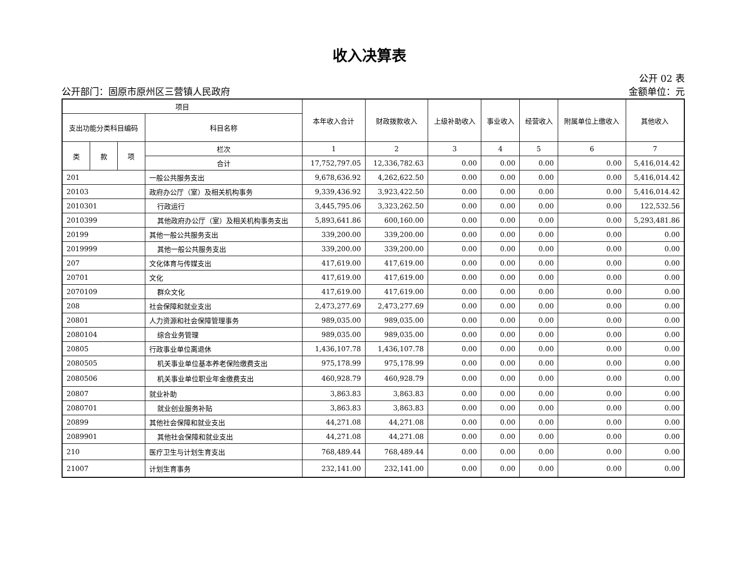收入决算表
公开部门：固原市原州区三营镇人民政府
公开 02 表
金额单位：元
| 项目 | | | | 本年收入合计 | 财政拨款收入 | 上级补助收入 | 事业收入 | 经营收入 | 附属单位上缴收入 | 其他收入 |
| --- | --- | --- | --- | --- | --- | --- | --- | --- | --- | --- |
| 支出功能分类科目编码 | | | 科目名称 | | | | | | | |
| 类 | 款 | 项 | 栏次 | 1 | 2 | 3 | 4 | 5 | 6 | 7 |
| | | | 合计 | 17,752,797.05 | 12,336,782.63 | 0.00 | 0.00 | 0.00 | 0.00 | 5,416,014.42 |
| 201 | | | 一般公共服务支出 | 9,678,636.92 | 4,262,622.50 | 0.00 | 0.00 | 0.00 | 0.00 | 5,416,014.42 |
| 20103 | | | 政府办公厅（室）及相关机构事务 | 9,339,436.92 | 3,923,422.50 | 0.00 | 0.00 | 0.00 | 0.00 | 5,416,014.42 |
| 2010301 | | | 行政运行 | 3,445,795.06 | 3,323,262.50 | 0.00 | 0.00 | 0.00 | 0.00 | 122,532.56 |
| 2010399 | | | 其他政府办公厅（室）及相关机构事务支出 | 5,893,641.86 | 600,160.00 | 0.00 | 0.00 | 0.00 | 0.00 | 5,293,481.86 |
| 20199 | | | 其他一般公共服务支出 | 339,200.00 | 339,200.00 | 0.00 | 0.00 | 0.00 | 0.00 | 0.00 |
| 2019999 | | | 其他一般公共服务支出 | 339,200.00 | 339,200.00 | 0.00 | 0.00 | 0.00 | 0.00 | 0.00 |
| 207 | | | 文化体育与传媒支出 | 417,619.00 | 417,619.00 | 0.00 | 0.00 | 0.00 | 0.00 | 0.00 |
| 20701 | | | 文化 | 417,619.00 | 417,619.00 | 0.00 | 0.00 | 0.00 | 0.00 | 0.00 |
| 2070109 | | | 群众文化 | 417,619.00 | 417,619.00 | 0.00 | 0.00 | 0.00 | 0.00 | 0.00 |
| 208 | | | 社会保障和就业支出 | 2,473,277.69 | 2,473,277.69 | 0.00 | 0.00 | 0.00 | 0.00 | 0.00 |
| 20801 | | | 人力资源和社会保障管理事务 | 989,035.00 | 989,035.00 | 0.00 | 0.00 | 0.00 | 0.00 | 0.00 |
| 2080104 | | | 综合业务管理 | 989,035.00 | 989,035.00 | 0.00 | 0.00 | 0.00 | 0.00 | 0.00 |
| 20805 | | | 行政事业单位离退休 | 1,436,107.78 | 1,436,107.78 | 0.00 | 0.00 | 0.00 | 0.00 | 0.00 |
| 2080505 | | | 机关事业单位基本养老保险缴费支出 | 975,178.99 | 975,178.99 | 0.00 | 0.00 | 0.00 | 0.00 | 0.00 |
| 2080506 | | | 机关事业单位职业年金缴费支出 | 460,928.79 | 460,928.79 | 0.00 | 0.00 | 0.00 | 0.00 | 0.00 |
| 20807 | | | 就业补助 | 3,863.83 | 3,863.83 | 0.00 | 0.00 | 0.00 | 0.00 | 0.00 |
| 2080701 | | | 就业创业服务补贴 | 3,863.83 | 3,863.83 | 0.00 | 0.00 | 0.00 | 0.00 | 0.00 |
| 20899 | | | 其他社会保障和就业支出 | 44,271.08 | 44,271.08 | 0.00 | 0.00 | 0.00 | 0.00 | 0.00 |
| 2089901 | | | 其他社会保障和就业支出 | 44,271.08 | 44,271.08 | 0.00 | 0.00 | 0.00 | 0.00 | 0.00 |
| 210 | | | 医疗卫生与计划生育支出 | 768,489.44 | 768,489.44 | 0.00 | 0.00 | 0.00 | 0.00 | 0.00 |
| 21007 | | | 计划生育事务 | 232,141.00 | 232,141.00 | 0.00 | 0.00 | 0.00 | 0.00 | 0.00 |